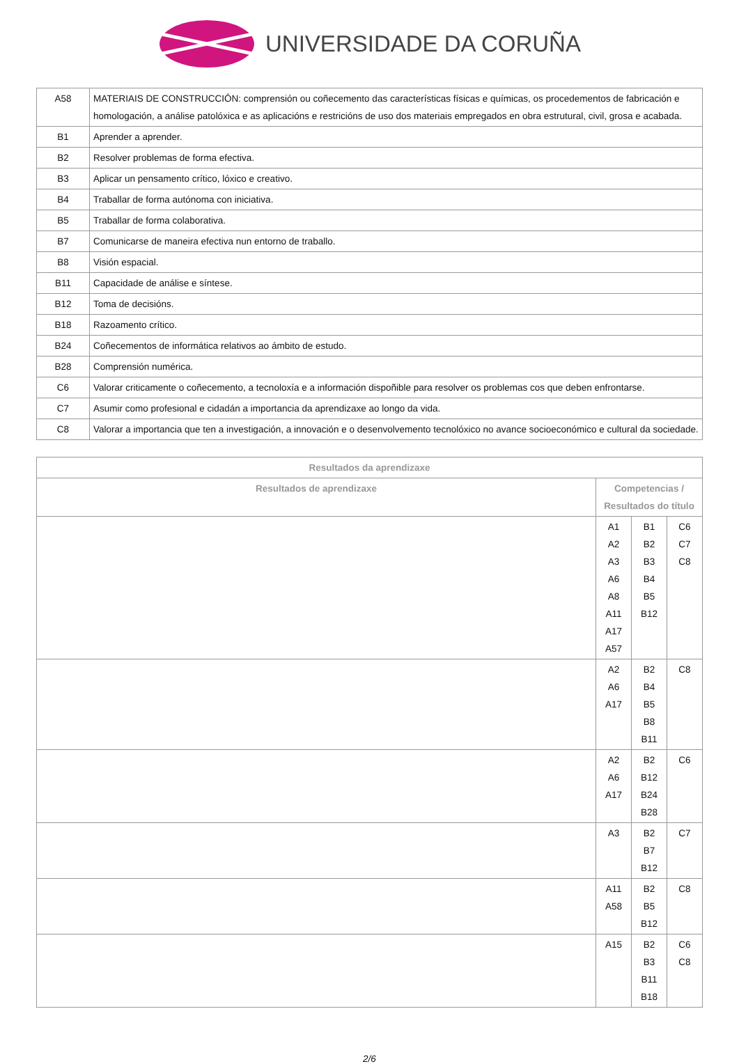UNIVERSIDADE DA CORUÑA
| A58 | MATERIAIS DE CONSTRUCCIÓN: comprensión ou coñecemento das características físicas e químicas, os procedementos de fabricación e homologación, a análise patolóxica e as aplicacións e restricións de uso dos materiais empregados en obra estrutural, civil, grosa e acabada. |
| B1 | Aprender a aprender. |
| B2 | Resolver problemas de forma efectiva. |
| B3 | Aplicar un pensamento crítico, lóxico e creativo. |
| B4 | Traballar de forma autónoma con iniciativa. |
| B5 | Traballar de forma colaborativa. |
| B7 | Comunicarse de maneira efectiva nun entorno de traballo. |
| B8 | Visión espacial. |
| B11 | Capacidade de análise e síntese. |
| B12 | Toma de decisións. |
| B18 | Razoamento crítico. |
| B24 | Coñecementos de informática relativos ao ámbito de estudo. |
| B28 | Comprensión numérica. |
| C6 | Valorar criticamente o coñecemento, a tecnoloxía e a información dispoñible para resolver os problemas cos que deben enfrontarse. |
| C7 | Asumir como profesional e cidadán a importancia da aprendizaxe ao longo da vida. |
| C8 | Valorar a importancia que ten a investigación, a innovación e o desenvolvemento tecnolóxico no avance socioeconómico e cultural da sociedade. |
| Resultados da aprendizaxe | | | |
| --- | --- | --- | --- |
| Resultados de aprendizaxe | Competencias / Resultados do título | | |
| | A1 A2 A3 A6 A8 A11 A17 A57 | B1 B2 B3 B4 B5 B12 | C6 C7 C8 |
| | A2 A6 A17 | B2 B4 B5 B8 B11 | C8 |
| | A2 A6 A17 | B2 B12 B24 B28 | C6 |
| | A3 | B2 B7 B12 | C7 |
| | A11 A58 | B2 B5 B12 | C8 |
| | A15 | B2 B3 B11 B18 | C6 C8 |
2/6